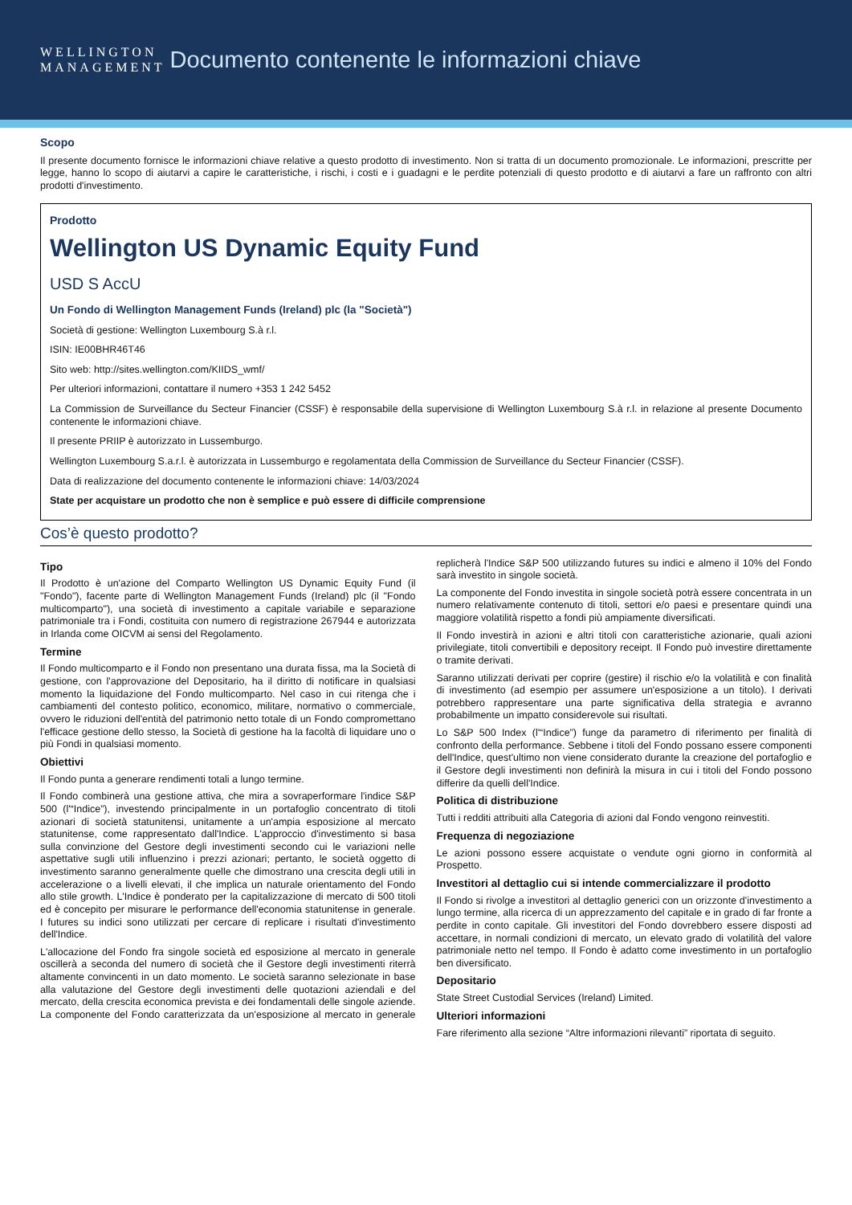WELLINGTON
MANAGEMENT
Documento contenente le informazioni chiave
Scopo
Il presente documento fornisce le informazioni chiave relative a questo prodotto di investimento. Non si tratta di un documento promozionale. Le informazioni, prescritte per legge, hanno lo scopo di aiutarvi a capire le caratteristiche, i rischi, i costi e i guadagni e le perdite potenziali di questo prodotto e di aiutarvi a fare un raffronto con altri prodotti d'investimento.
Prodotto
Wellington US Dynamic Equity Fund
USD S AccU
Un Fondo di Wellington Management Funds (Ireland) plc (la "Società")
Società di gestione: Wellington Luxembourg S.à r.l.
ISIN: IE00BHR46T46
Sito web: http://sites.wellington.com/KIIDS_wmf/
Per ulteriori informazioni, contattare il numero +353 1 242 5452
La Commission de Surveillance du Secteur Financier (CSSF) è responsabile della supervisione di Wellington Luxembourg S.à r.l. in relazione al presente Documento contenente le informazioni chiave.
Il presente PRIIP è autorizzato in Lussemburgo.
Wellington Luxembourg S.a.r.l. è autorizzata in Lussemburgo e regolamentata della Commission de Surveillance du Secteur Financier (CSSF).
Data di realizzazione del documento contenente le informazioni chiave: 14/03/2024
State per acquistare un prodotto che non è semplice e può essere di difficile comprensione
Cos’è questo prodotto?
Tipo
Il Prodotto è un'azione del Comparto Wellington US Dynamic Equity Fund (il "Fondo"), facente parte di Wellington Management Funds (Ireland) plc (il "Fondo multicomparto"), una società di investimento a capitale variabile e separazione patrimoniale tra i Fondi, costituita con numero di registrazione 267944 e autorizzata in Irlanda come OICVM ai sensi del Regolamento.
Termine
Il Fondo multicomparto e il Fondo non presentano una durata fissa, ma la Società di gestione, con l'approvazione del Depositario, ha il diritto di notificare in qualsiasi momento la liquidazione del Fondo multicomparto. Nel caso in cui ritenga che i cambiamenti del contesto politico, economico, militare, normativo o commerciale, ovvero le riduzioni dell'entità del patrimonio netto totale di un Fondo compromettano l'efficace gestione dello stesso, la Società di gestione ha la facoltà di liquidare uno o più Fondi in qualsiasi momento.
Obiettivi
Il Fondo punta a generare rendimenti totali a lungo termine.
Il Fondo combinerà una gestione attiva, che mira a sovraperformare l'indice S&P 500 (l'“Indice”), investendo principalmente in un portafoglio concentrato di titoli azionari di società statunitensi, unitamente a un'ampia esposizione al mercato statunitense, come rappresentato dall'Indice. L'approccio d'investimento si basa sulla convinzione del Gestore degli investimenti secondo cui le variazioni nelle aspettative sugli utili influenzino i prezzi azionari; pertanto, le società oggetto di investimento saranno generalmente quelle che dimostrano una crescita degli utili in accelerazione o a livelli elevati, il che implica un naturale orientamento del Fondo allo stile growth. L'Indice è ponderato per la capitalizzazione di mercato di 500 titoli ed è concepito per misurare le performance dell'economia statunitense in generale. I futures su indici sono utilizzati per cercare di replicare i risultati d'investimento dell'Indice.
L'allocazione del Fondo fra singole società ed esposizione al mercato in generale oscillerà a seconda del numero di società che il Gestore degli investimenti riterrà altamente convincenti in un dato momento. Le società saranno selezionate in base alla valutazione del Gestore degli investimenti delle quotazioni aziendali e del mercato, della crescita economica prevista e dei fondamentali delle singole aziende. La componente del Fondo caratterizzata da un'esposizione al mercato in generale replicherà l'Indice S&P 500 utilizzando futures su indici e almeno il 10% del Fondo sarà investito in singole società.
La componente del Fondo investita in singole società potrà essere concentrata in un numero relativamente contenuto di titoli, settori e/o paesi e presentare quindi una maggiore volatilità rispetto a fondi più ampiamente diversificati.
Il Fondo investirà in azioni e altri titoli con caratteristiche azionarie, quali azioni privilegiate, titoli convertibili e depository receipt. Il Fondo può investire direttamente o tramite derivati.
Saranno utilizzati derivati per coprire (gestire) il rischio e/o la volatilità e con finalità di investimento (ad esempio per assumere un'esposizione a un titolo). I derivati potrebbero rappresentare una parte significativa della strategia e avranno probabilmente un impatto considerevole sui risultati.
Lo S&P 500 Index (l'“Indice”) funge da parametro di riferimento per finalità di confronto della performance. Sebbene i titoli del Fondo possano essere componenti dell'Indice, quest'ultimo non viene considerato durante la creazione del portafoglio e il Gestore degli investimenti non definirà la misura in cui i titoli del Fondo possono differire da quelli dell'Indice.
Politica di distribuzione
Tutti i redditi attribuiti alla Categoria di azioni dal Fondo vengono reinvestiti.
Frequenza di negoziazione
Le azioni possono essere acquistate o vendute ogni giorno in conformità al Prospetto.
Investitori al dettaglio cui si intende commercializzare il prodotto
Il Fondo si rivolge a investitori al dettaglio generici con un orizzonte d'investimento a lungo termine, alla ricerca di un apprezzamento del capitale e in grado di far fronte a perdite in conto capitale. Gli investitori del Fondo dovrebbero essere disposti ad accettare, in normali condizioni di mercato, un elevato grado di volatilità del valore patrimoniale netto nel tempo. Il Fondo è adatto come investimento in un portafoglio ben diversificato.
Depositario
State Street Custodial Services (Ireland) Limited.
Ulteriori informazioni
Fare riferimento alla sezione “Altre informazioni rilevanti” riportata di seguito.